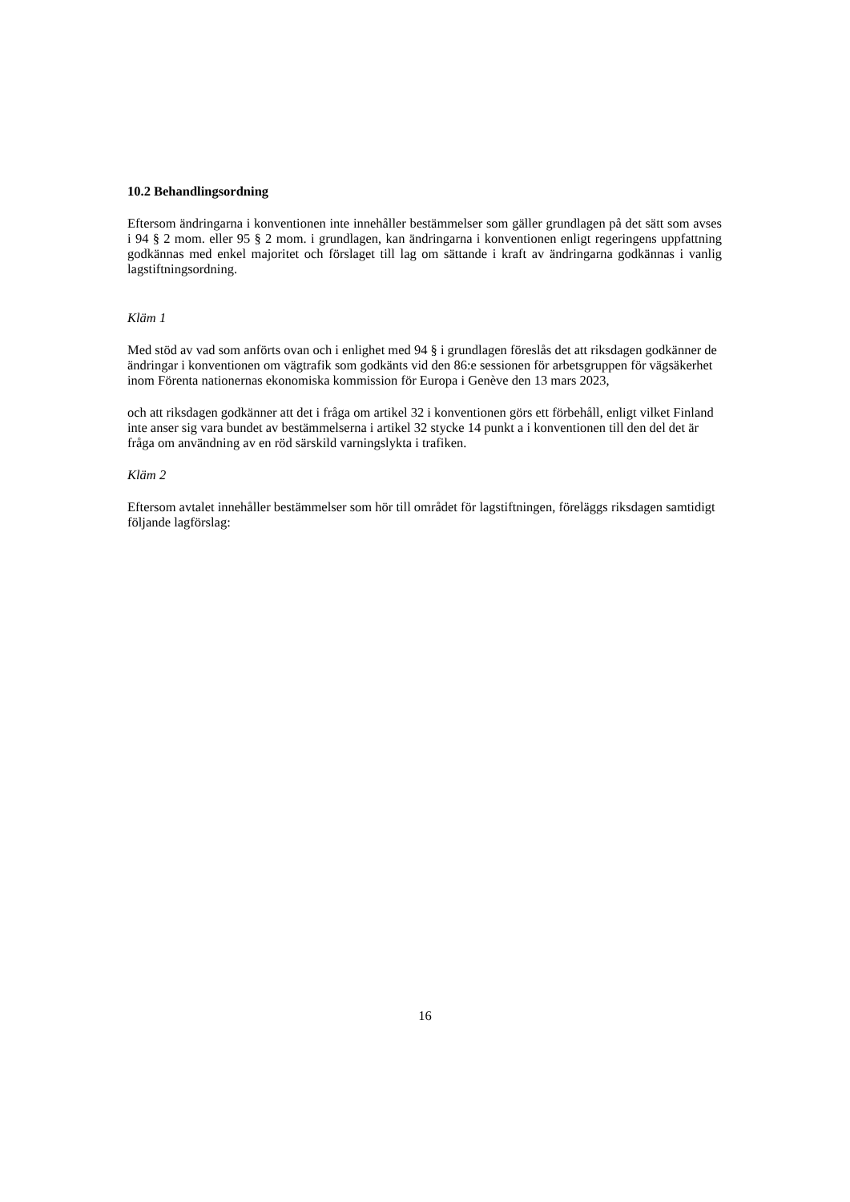10.2 Behandlingsordning
Eftersom ändringarna i konventionen inte innehåller bestämmelser som gäller grundlagen på det sätt som avses i 94 § 2 mom. eller 95 § 2 mom. i grundlagen, kan ändringarna i konventionen enligt regeringens uppfattning godkännas med enkel majoritet och förslaget till lag om sättande i kraft av ändringarna godkännas i vanlig lagstiftningsordning.
Kläm 1
Med stöd av vad som anförts ovan och i enlighet med 94 § i grundlagen föreslås det att riksdagen godkänner de ändringar i konventionen om vägtrafik som godkänts vid den 86:e sessionen för arbetsgruppen för vägsäkerhet inom Förenta nationernas ekonomiska kommission för Europa i Genève den 13 mars 2023,
och att riksdagen godkänner att det i fråga om artikel 32 i konventionen görs ett förbehåll, enligt vilket Finland inte anser sig vara bundet av bestämmelserna i artikel 32 stycke 14 punkt a i konventionen till den del det är fråga om användning av en röd särskild varningslykta i trafiken.
Kläm 2
Eftersom avtalet innehåller bestämmelser som hör till området för lagstiftningen, föreläggs riksdagen samtidigt följande lagförslag:
16